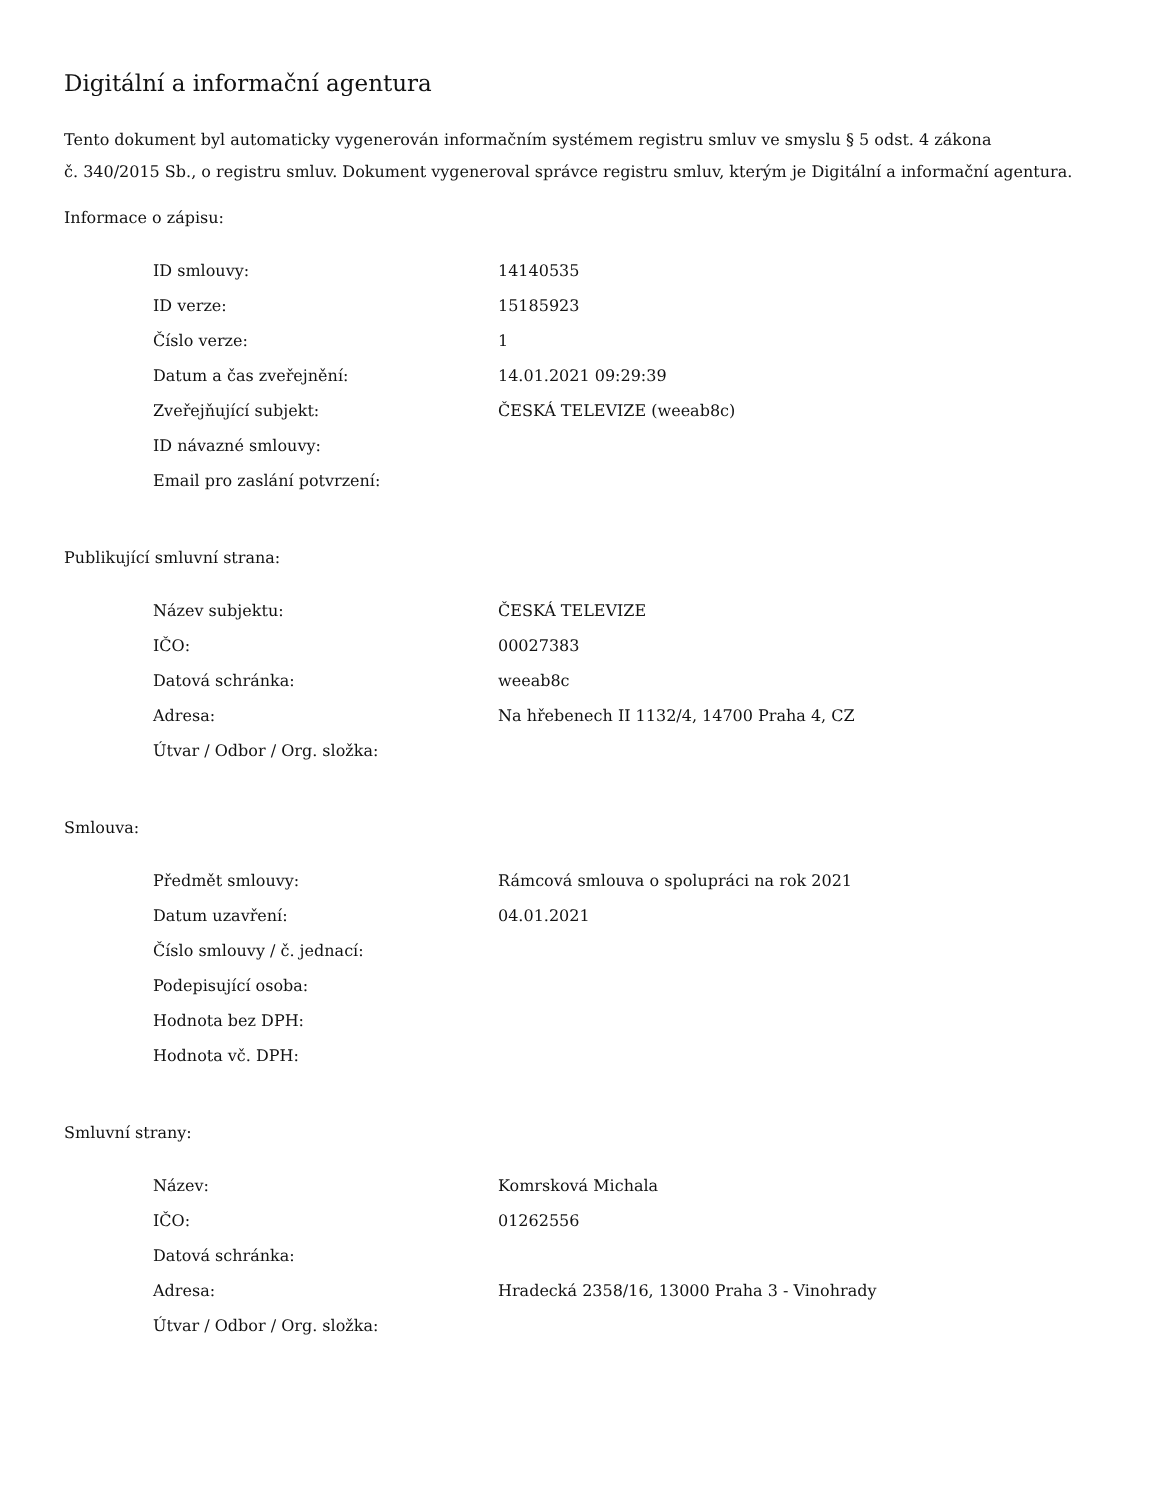Digitální a informační agentura
Tento dokument byl automaticky vygenerován informačním systémem registru smluv ve smyslu § 5 odst. 4 zákona
č. 340/2015 Sb., o registru smluv. Dokument vygeneroval správce registru smluv, kterým je Digitální a informační agentura.
Informace o zápisu:
| ID smlouvy: | 14140535 |
| ID verze: | 15185923 |
| Číslo verze: | 1 |
| Datum a čas zveřejnění: | 14.01.2021 09:29:39 |
| Zveřejňující subjekt: | ČESKÁ TELEVIZE (weeab8c) |
| ID návazné smlouvy: | |
| Email pro zaslání potvrzení: | |
Publikující smluvní strana:
| Název subjektu: | ČESKÁ TELEVIZE |
| IČO: | 00027383 |
| Datová schránka: | weeab8c |
| Adresa: | Na hřebenech II 1132/4, 14700 Praha 4, CZ |
| Útvar / Odbor / Org. složka: | |
Smlouva:
| Předmět smlouvy: | Rámcová smlouva o spolupráci na rok 2021 |
| Datum uzavření: | 04.01.2021 |
| Číslo smlouvy / č. jednací: | |
| Podepisující osoba: | |
| Hodnota bez DPH: | |
| Hodnota vč. DPH: | |
Smluvní strany:
| Název: | Komrsková Michala |
| IČO: | 01262556 |
| Datová schránka: | |
| Adresa: | Hradecká 2358/16, 13000 Praha 3 - Vinohrady |
| Útvar / Odbor / Org. složka: | |